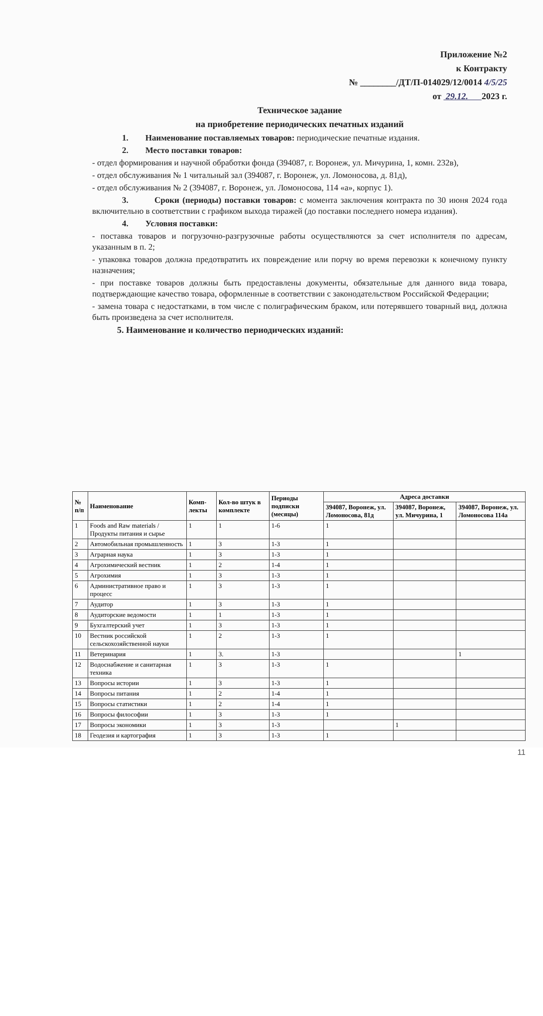Приложение №2
к Контракту
№ ________/ДТ/П-014029/12/0014 4/5/25
от 29.12. 2023 г.
Техническое задание
на приобретение периодических печатных изданий
1. Наименование поставляемых товаров: периодические печатные издания.
2. Место поставки товаров:
- отдел формирования и научной обработки фонда (394087, г. Воронеж, ул. Мичурина, 1, комн. 232в),
- отдел обслуживания № 1 читальный зал (394087, г. Воронеж, ул. Ломоносова, д. 81д),
- отдел обслуживания № 2 (394087, г. Воронеж, ул. Ломоносова, 114 «а», корпус 1).
3. Сроки (периоды) поставки товаров: с момента заключения контракта по 30 июня 2024 года включительно в соответствии с графиком выхода тиражей (до поставки последнего номера издания).
4. Условия поставки:
- поставка товаров и погрузочно-разгрузочные работы осуществляются за счет исполнителя по адресам, указанным в п. 2;
- упаковка товаров должна предотвратить их повреждение или порчу во время перевозки к конечному пункту назначения;
- при поставке товаров должны быть предоставлены документы, обязательные для данного вида товара, подтверждающие качество товара, оформленные в соответствии с законодательством Российской Федерации;
- замена товара с недостатками, в том числе с полиграфическим браком, или потерявшего товарный вид, должна быть произведена за счет исполнителя.
5. Наименование и количество периодических изданий:
| № п/п | Наименование | Комп-лекты | Кол-во штук в комплекте | Периоды подписки (месяцы) | Адреса доставки | | |
| --- | --- | --- | --- | --- | --- | --- | --- |
| | | | | | 394087, Воронеж, ул. Ломоносова, 81д | 394087, Воронеж, ул. Мичурина, 1 | 394087, Воронеж, ул. Ломоносова 114а |
| 1 | Foods and Raw materials / Продукты питания и сырье | 1 | 1 | 1-6 | 1 | | |
| 2 | Автомобильная промышленность | 1 | 3 | 1-3 | 1 | | |
| 3 | Аграрная наука | 1 | 3 | 1-3 | 1 | | |
| 4 | Агрохимический вестник | 1 | 2 | 1-4 | 1 | | |
| 5 | Агрохимия | 1 | 3 | 1-3 | 1 | | |
| 6 | Административное право и процесс | 1 | 3 | 1-3 | 1 | | |
| 7 | Аудитор | 1 | 3 | 1-3 | 1 | | |
| 8 | Аудиторские ведомости | 1 | 1 | 1-3 | 1 | | |
| 9 | Бухгалтерский учет | 1 | 3 | 1-3 | 1 | | |
| 10 | Вестник российской сельскохозяйственной науки | 1 | 2 | 1-3 | 1 | | |
| 11 | Ветеринария | 1 | 3. | 1-3 | | | 1 |
| 12 | Водоснабжение и санитарная техника | 1 | 3 | 1-3 | 1 | | |
| 13 | Вопросы истории | 1 | 3 | 1-3 | 1 | | |
| 14 | Вопросы питания | 1 | 2 | 1-4 | 1 | | |
| 15 | Вопросы статистики | 1 | 2 | 1-4 | 1 | | |
| 16 | Вопросы философии | 1 | 3 | 1-3 | 1 | | |
| 17 | Вопросы экономики | 1 | 3 | 1-3 | | 1 | |
| 18 | Геодезия и картография | 1 | 3 | 1-3 | 1 | | |
11